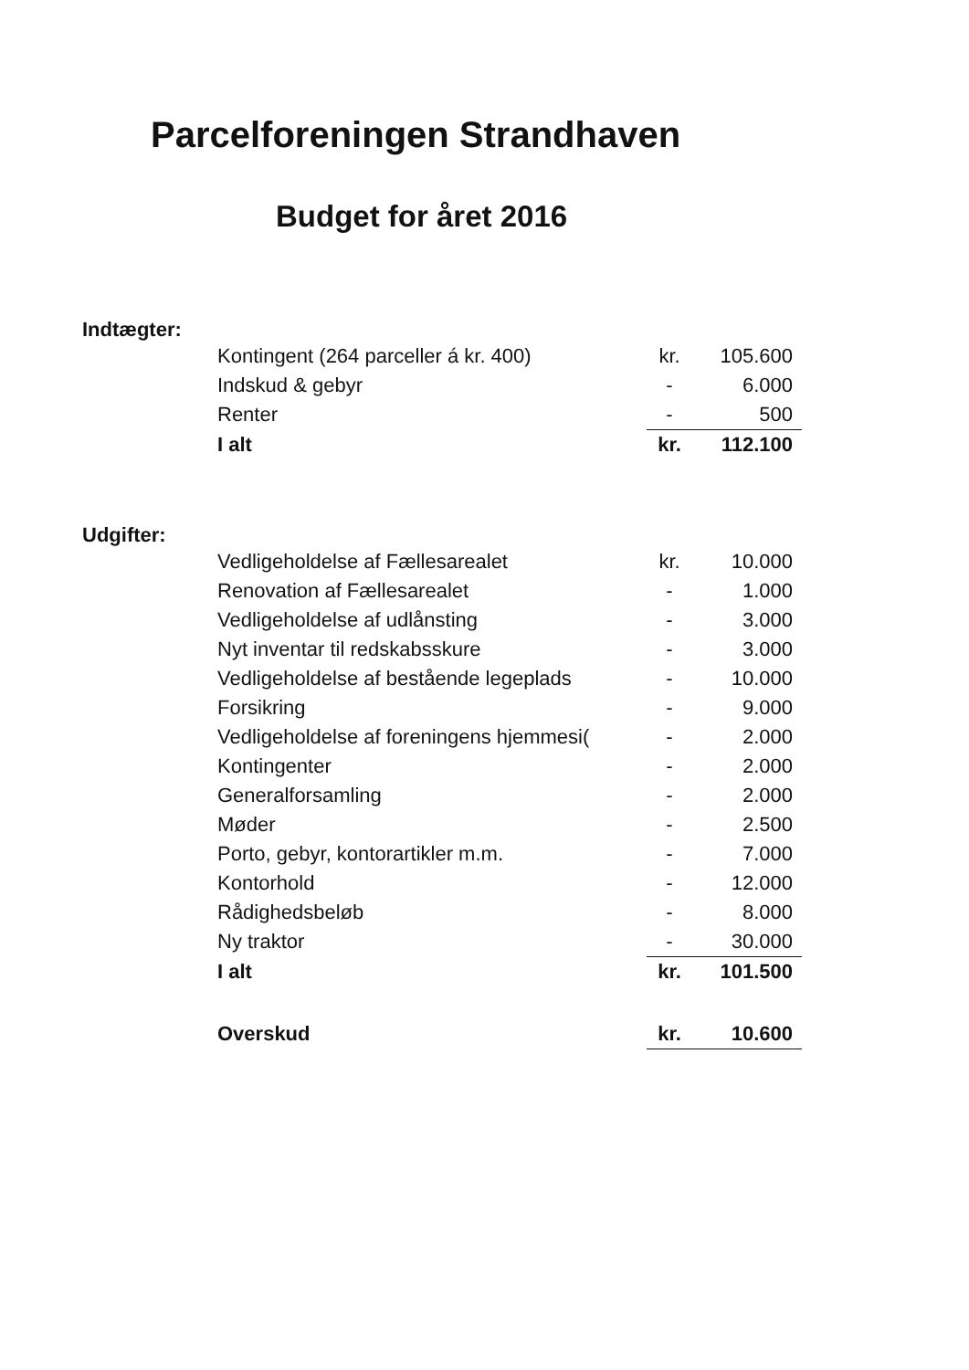Parcelforeningen Strandhaven
Budget for året 2016
Indtægter:
| Kontingent (264 parceller á kr. 400) | kr. | 105.600 |
| Indskud & gebyr | - | 6.000 |
| Renter | - | 500 |
| I alt | kr. | 112.100 |
Udgifter:
| Vedligeholdelse af Fællesarealet | kr. | 10.000 |
| Renovation af Fællesarealet | - | 1.000 |
| Vedligeholdelse af udlånsting | - | 3.000 |
| Nyt inventar til redskabsskure | - | 3.000 |
| Vedligeholdelse af bestående legeplads | - | 10.000 |
| Forsikring | - | 9.000 |
| Vedligeholdelse af foreningens hjemmesi( | - | 2.000 |
| Kontingenter | - | 2.000 |
| Generalforsamling | - | 2.000 |
| Møder | - | 2.500 |
| Porto, gebyr, kontorartikler m.m. | - | 7.000 |
| Kontorhold | - | 12.000 |
| Rådighedsbeløb | - | 8.000 |
| Ny traktor | - | 30.000 |
| I alt | kr. | 101.500 |
| Overskud | kr. | 10.600 |